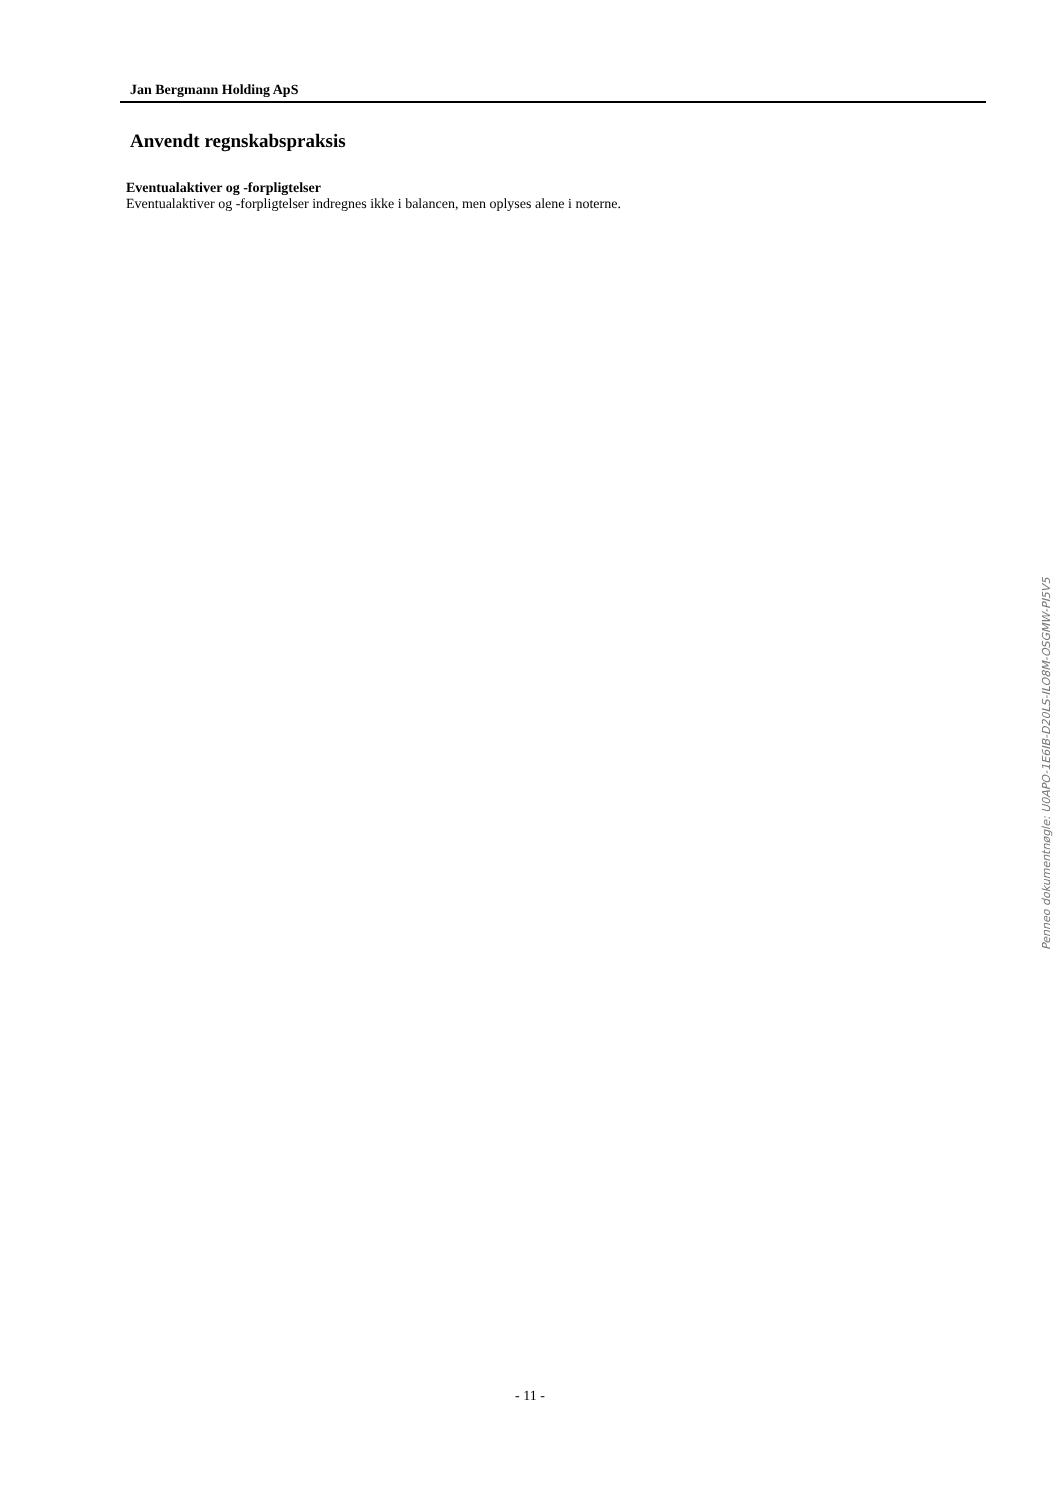Jan Bergmann Holding ApS
Anvendt regnskabspraksis
Eventualaktiver og -forpligtelser
Eventualaktiver og -forpligtelser indregnes ikke i balancen, men oplyses alene i noterne.
- 11 -
Penneo dokumentnøgle: U0APO-1E6IB-D20LS-ILO8M-OSGMW-PI5V5